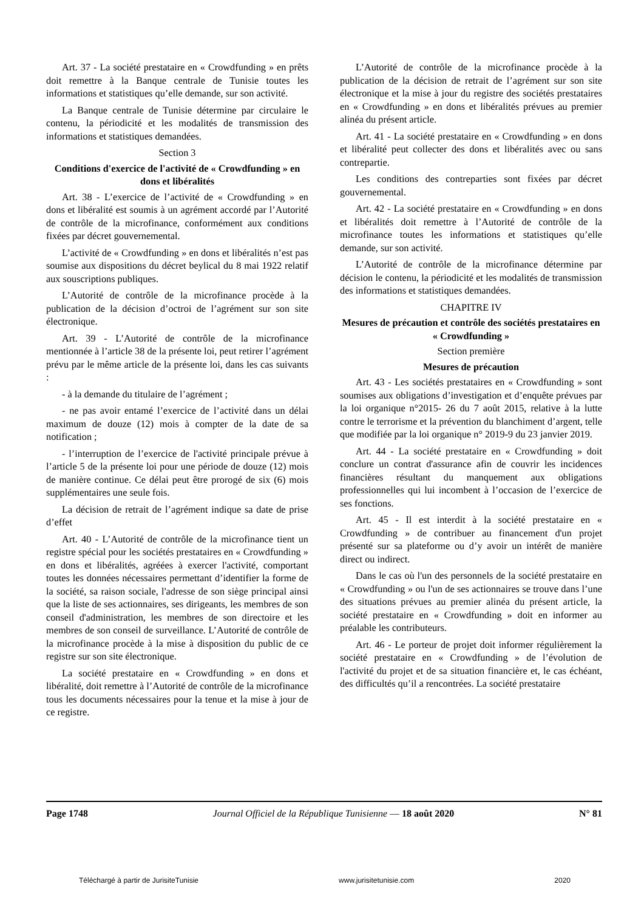Art. 37 - La société prestataire en « Crowdfunding » en prêts doit remettre à la Banque centrale de Tunisie toutes les informations et statistiques qu’elle demande, sur son activité.
La Banque centrale de Tunisie détermine par circulaire le contenu, la périodicité et les modalités de transmission des informations et statistiques demandées.
Section 3
Conditions d'exercice de l'activité de « Crowdfunding » en dons et libéralités
Art. 38 - L’exercice de l’activité de « Crowdfunding » en dons et libéralité est soumis à un agrément accordé par l’Autorité de contrôle de la microfinance, conformément aux conditions fixées par décret gouvernemental.
L’activité de « Crowdfunding » en dons et libéralités n’est pas soumise aux dispositions du décret beylical du 8 mai 1922 relatif aux souscriptions publiques.
L’Autorité de contrôle de la microfinance procède à la publication de la décision d’octroi de l’agrément sur son site électronique.
Art. 39 - L’Autorité de contrôle de la microfinance mentionnée à l’article 38 de la présente loi, peut retirer l’agrément prévu par le même article de la présente loi, dans les cas suivants :
- à la demande du titulaire de l’agrément ;
- ne pas avoir entamé l’exercice de l’activité dans un délai maximum de douze (12) mois à compter de la date de sa notification ;
- l’interruption de l’exercice de l'activité principale prévue à l’article 5 de la présente loi pour une période de douze (12) mois de manière continue. Ce délai peut être prorogé de six (6) mois supplémentaires une seule fois.
La décision de retrait de l’agrément indique sa date de prise d’effet
Art. 40 - L’Autorité de contrôle de la microfinance tient un registre spécial pour les sociétés prestataires en « Crowdfunding » en dons et libéralités, agréées à exercer l'activité, comportant toutes les données nécessaires permettant d’identifier la forme de la société, sa raison sociale, l'adresse de son siège principal ainsi que la liste de ses actionnaires, ses dirigeants, les membres de son conseil d'administration, les membres de son directoire et les membres de son conseil de surveillance. L’Autorité de contrôle de la microfinance procède à la mise à disposition du public de ce registre sur son site électronique.
La société prestataire en « Crowdfunding » en dons et libéralité, doit remettre à l’Autorité de contrôle de la microfinance tous les documents nécessaires pour la tenue et la mise à jour de ce registre.
L’Autorité de contrôle de la microfinance procède à la publication de la décision de retrait de l’agrément sur son site électronique et la mise à jour du registre des sociétés prestataires en « Crowdfunding » en dons et libéralités prévues au premier alinéa du présent article.
Art. 41 - La société prestataire en « Crowdfunding » en dons et libéralité peut collecter des dons et libéralités avec ou sans contrepartie.
Les conditions des contreparties sont fixées par décret gouvernemental.
Art. 42 - La société prestataire en « Crowdfunding » en dons et libéralités doit remettre à l’Autorité de contrôle de la microfinance toutes les informations et statistiques qu’elle demande, sur son activité.
L’Autorité de contrôle de la microfinance détermine par décision le contenu, la périodicité et les modalités de transmission des informations et statistiques demandées.
CHAPITRE IV
Mesures de précaution et contrôle des sociétés prestataires en « Crowdfunding »
Section première
Mesures de précaution
Art. 43 - Les sociétés prestataires en « Crowdfunding » sont soumises aux obligations d’investigation et d’enquête prévues par la loi organique n°2015- 26 du 7 août 2015, relative à la lutte contre le terrorisme et la prévention du blanchiment d’argent, telle que modifiée par la loi organique n° 2019-9 du 23 janvier 2019.
Art. 44 - La société prestataire en « Crowdfunding » doit conclure un contrat d'assurance afin de couvrir les incidences financières résultant du manquement aux obligations professionnelles qui lui incombent à l’occasion de l’exercice de ses fonctions.
Art. 45 - Il est interdit à la société prestataire en « Crowdfunding » de contribuer au financement d'un projet présenté sur sa plateforme ou d’y avoir un intérêt de manière direct ou indirect.
Dans le cas où l'un des personnels de la société prestataire en « Crowdfunding » ou l'un de ses actionnaires se trouve dans l’une des situations prévues au premier alinéa du présent article, la société prestataire en « Crowdfunding » doit en informer au préalable les contributeurs.
Art. 46 - Le porteur de projet doit informer régulièrement la société prestataire en « Crowdfunding » de l’évolution de l'activité du projet et de sa situation financière et, le cas échéant, des difficultés qu’il a rencontrées. La société prestataire
Page 1748 Journal Officiel de la République Tunisienne — 18 août 2020 N° 81
Téléchargé à partir de JurisiteTunisie www.jurisitetunisie.com 2020